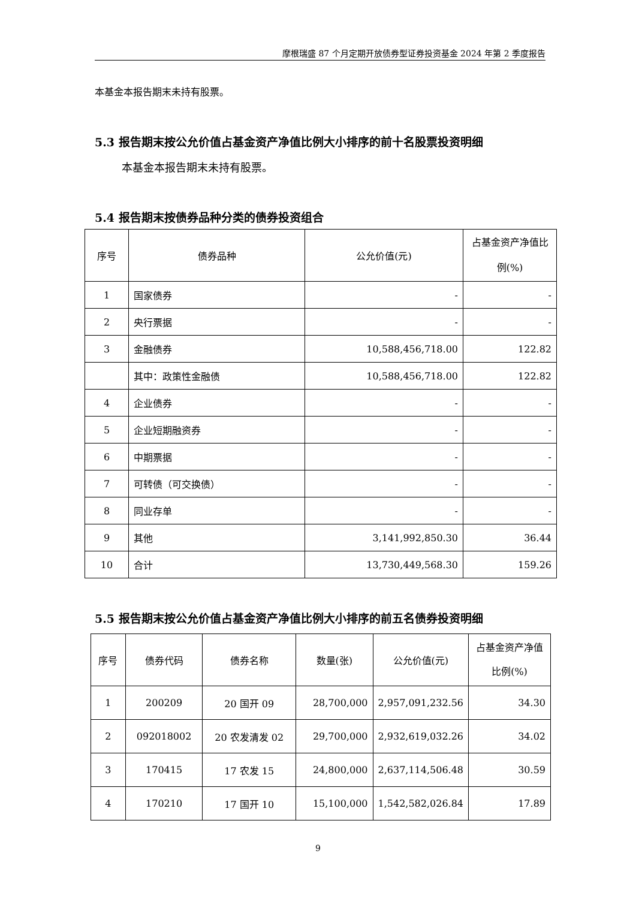摩根瑞盛 87 个月定期开放债券型证券投资基金 2024 年第 2 季度报告
本基金本报告期末未持有股票。
5.3 报告期末按公允价值占基金资产净值比例大小排序的前十名股票投资明细
本基金本报告期末未持有股票。
5.4 报告期末按债券品种分类的债券投资组合
| 序号 | 债券品种 | 公允价值(元) | 占基金资产净值比例(%) |
| --- | --- | --- | --- |
| 1 | 国家债券 | - | - |
| 2 | 央行票据 | - | - |
| 3 | 金融债券 | 10,588,456,718.00 | 122.82 |
| | 其中：政策性金融债 | 10,588,456,718.00 | 122.82 |
| 4 | 企业债券 | - | - |
| 5 | 企业短期融资券 | - | - |
| 6 | 中期票据 | - | - |
| 7 | 可转债（可交换债） | - | - |
| 8 | 同业存单 | - | - |
| 9 | 其他 | 3,141,992,850.30 | 36.44 |
| 10 | 合计 | 13,730,449,568.30 | 159.26 |
5.5 报告期末按公允价值占基金资产净值比例大小排序的前五名债券投资明细
| 序号 | 债券代码 | 债券名称 | 数量(张) | 公允价值(元) | 占基金资产净值比例(%) |
| --- | --- | --- | --- | --- | --- |
| 1 | 200209 | 20 国开 09 | 28,700,000 | 2,957,091,232.56 | 34.30 |
| 2 | 092018002 | 20 农发清发 02 | 29,700,000 | 2,932,619,032.26 | 34.02 |
| 3 | 170415 | 17 农发 15 | 24,800,000 | 2,637,114,506.48 | 30.59 |
| 4 | 170210 | 17 国开 10 | 15,100,000 | 1,542,582,026.84 | 17.89 |
9